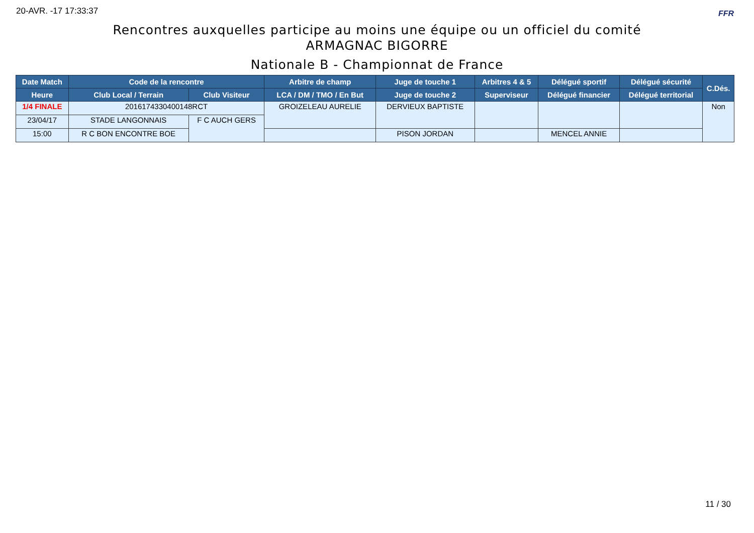20-AVR. -17 17:33:37 FFR
Rencontres auxquelles participe au moins une équipe ou un officiel du comité
ARMAGNAC BIGORRE
Nationale B - Championnat de France
| Date Match | Code de la rencontre | | Arbitre de champ | Juge de touche 1 | Arbitres 4 & 5 | Délégué sportif | Délégué sécurité | C.Dés. |
| --- | --- | --- | --- | --- | --- | --- | --- | --- |
| Heure | Club Local / Terrain | Club Visiteur | LCA / DM / TMO / En But | Juge de touche 2 | Superviseur | Délégué financier | Délégué territorial | |
| 1/4 FINALE | 2016174330400148RCT | | GROIZELEAU AURELIE | DERVIEUX BAPTISTE | | | | Non |
| 23/04/17 | STADE LANGONNAIS | F C AUCH GERS | | | | | | |
| 15:00 | R C BON ENCONTRE BOE | | | PISON JORDAN | | MENCEL ANNIE | | |
11 / 30